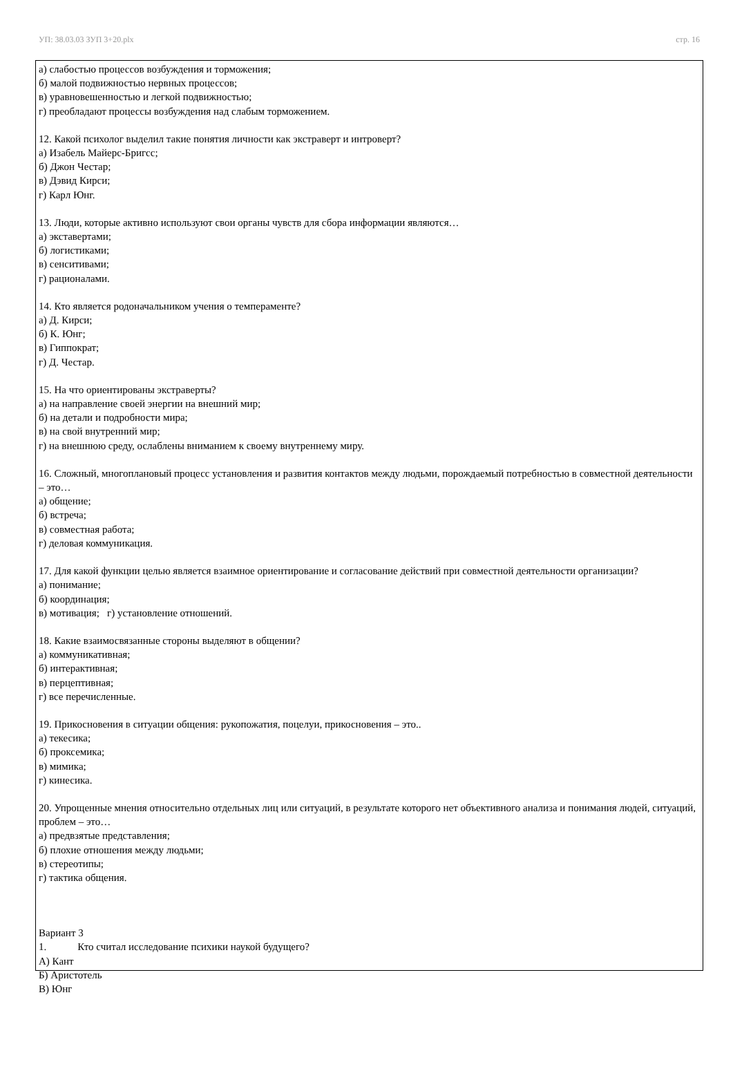УП: 38.03.03 ЗУП 3+20.plx стр. 16
а) слабостью процессов возбуждения и торможения;
б) малой подвижностью нервных процессов;
в) уравновешенностью и легкой подвижностью;
г) преобладают процессы возбуждения над слабым торможением.
12. Какой психолог выделил такие понятия личности как экстраверт и интроверт?
а) Изабель Майерс-Бригсс;
б) Джон Честар;
в) Дэвид Кирси;
г) Карл Юнг.
13. Люди, которые активно используют свои органы чувств для сбора информации являются…
а) экставертами;
б) логистиками;
в) сенситивами;
г) рационалами.
14. Кто является родоначальником учения о темпераменте?
а) Д. Кирси;
б) К. Юнг;
в) Гиппократ;
г) Д. Честар.
15. На что ориентированы экстраверты?
а) на направление своей энергии на внешний мир;
б) на детали и подробности мира;
в) на свой внутренний мир;
г) на внешнюю среду, ослаблены вниманием к своему внутреннему миру.
16. Сложный, многоплановый процесс установления и развития контактов между людьми, порождаемый потребностью в совместной деятельности – это…
а) общение;
б) встреча;
в) совместная работа;
г) деловая коммуникация.
17. Для какой функции целью является взаимное ориентирование и согласование действий при совместной деятельности организации?
а) понимание;
б) координация;
в) мотивация; г) установление отношений.
18. Какие взаимосвязанные стороны выделяют в общении?
а) коммуникативная;
б) интерактивная;
в) перцептивная;
г) все перечисленные.
19. Прикосновения в ситуации общения: рукопожатия, поцелуи, прикосновения – это..
а) текесика;
б) проксемика;
в) мимика;
г) кинесика.
20. Упрощенные мнения относительно отдельных лиц или ситуаций, в результате которого нет объективного анализа и понимания людей, ситуаций, проблем – это…
а) предвзятые представления;
б) плохие отношения между людьми;
в) стереотипы;
г) тактика общения.
Вариант 3
1. Кто считал исследование психики наукой будущего?
А) Кант
Б) Аристотель
В) Юнг